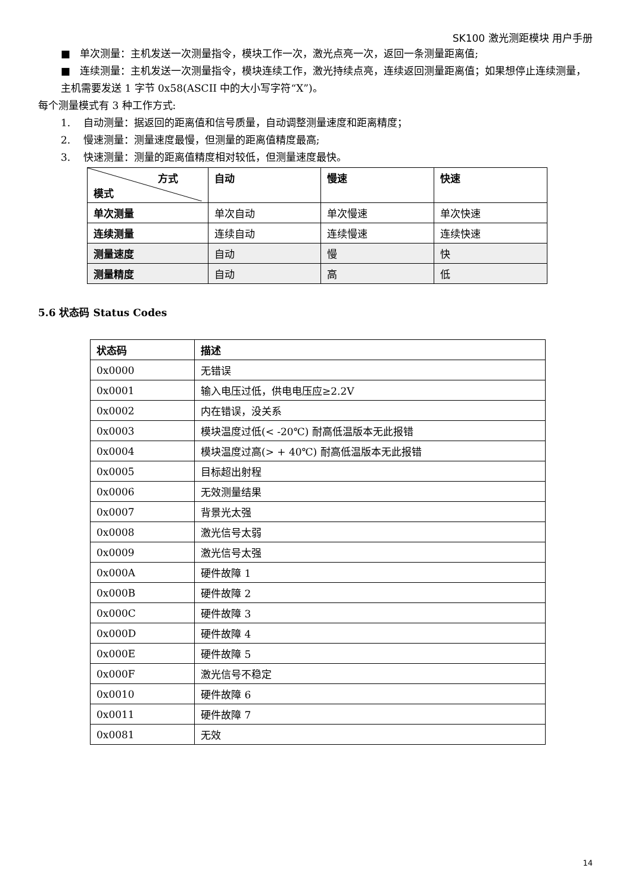SK100 激光测距模块 用户手册
■ 单次测量：主机发送一次测量指令，模块工作一次，激光点亮一次，返回一条测量距离值;
■ 连续测量：主机发送一次测量指令，模块连续工作，激光持续点亮，连续返回测量距离值；如果想停止连续测量，主机需要发送 1 字节 0x58(ASCII 中的大小写字符“X”)。
每个测量模式有 3 种工作方式:
1. 自动测量：据返回的距离值和信号质量，自动调整测量速度和距离精度；
2. 慢速测量：测量速度最慢，但测量的距离值精度最高;
3. 快速测量：测量的距离值精度相对较低，但测量速度最快。
| 方式 模式 | 自动 | 慢速 | 快速 |
| 单次测量 | 单次自动 | 单次慢速 | 单次快速 |
| 连续测量 | 连续自动 | 连续慢速 | 连续快速 |
| 测量速度 | 自动 | 慢 | 快 |
| 测量精度 | 自动 | 高 | 低 |
5.6 状态码 Status Codes
| 状态码 | 描述 |
| --- | --- |
| 0x0000 | 无错误 |
| 0x0001 | 输入电压过低，供电电压应≥2.2V |
| 0x0002 | 内在错误，没关系 |
| 0x0003 | 模块温度过低(< -20℃) 耐高低温版本无此报错 |
| 0x0004 | 模块温度过高(> + 40℃) 耐高低温版本无此报错 |
| 0x0005 | 目标超出射程 |
| 0x0006 | 无效测量结果 |
| 0x0007 | 背景光太强 |
| 0x0008 | 激光信号太弱 |
| 0x0009 | 激光信号太强 |
| 0x000A | 硬件故障 1 |
| 0x000B | 硬件故障 2 |
| 0x000C | 硬件故障 3 |
| 0x000D | 硬件故障 4 |
| 0x000E | 硬件故障 5 |
| 0x000F | 激光信号不稳定 |
| 0x0010 | 硬件故障 6 |
| 0x0011 | 硬件故障 7 |
| 0x0081 | 无效 |
14